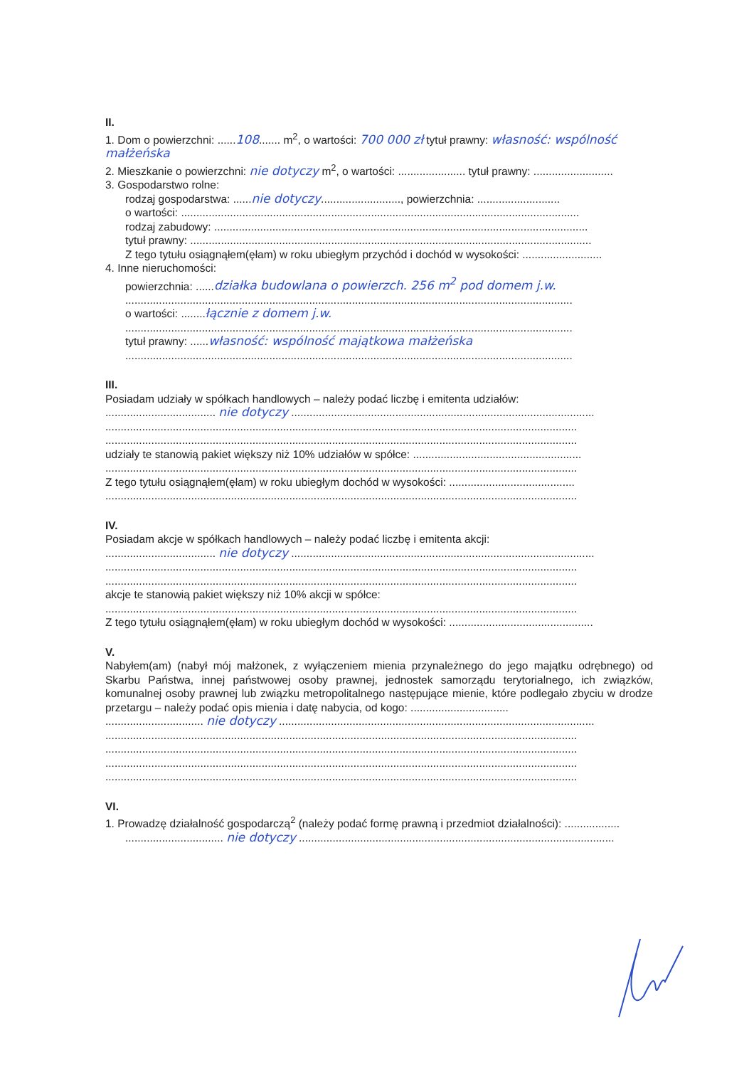II.
1. Dom o powierzchni: ......108....... m<sup>2</sup>, o wartości: 700 000 zł tytuł prawny: własność: wspólność małżeńska
2. Mieszkanie o powierzchni: nie dotyczy m<sup>2</sup>, o wartości: ...................... tytuł prawny: ..........................
3. Gospodarstwo rolne:
rodzaj gospodarstwa: ......nie dotyczy.........................., powierzchnia: ...........................
o wartości: ..................................................................................................................................
rodzaj zabudowy: ..........................................................................................................................
tytuł prawny: ...................................................................................................................................
Z tego tytułu osiągnąłem(ęłam) w roku ubiegłym przychód i dochód w wysokości: ..........................
4. Inne nieruchomości:
powierzchnia: ......działka budowlana o powierzch. 256 m<sup>2</sup> pod domem j.w.
..................................................................................................................................................
o wartości: ........łącznie z domem j.w.
..................................................................................................................................................
tytuł prawny: ......własność: wspólność majątkowa małżeńska
..................................................................................................................................................
III.
Posiadam udziały w spółkach handlowych – należy podać liczbę i emitenta udziałów:
.................................... nie dotyczy ...................................................................................................
..........................................................................................................................................................
..........................................................................................................................................................
udziały te stanowią pakiet większy niż 10% udziałów w spółce: .......................................................
..........................................................................................................................................................
Z tego tytułu osiągnąłem(ęłam) w roku ubiegłym dochód w wysokości: .........................................
..........................................................................................................................................................
IV.
Posiadam akcje w spółkach handlowych – należy podać liczbę i emitenta akcji:
.................................... nie dotyczy ...................................................................................................
..........................................................................................................................................................
..........................................................................................................................................................
akcje te stanowią pakiet większy niż 10% akcji w spółce:
..........................................................................................................................................................
Z tego tytułu osiągnąłem(ęłam) w roku ubiegłym dochód w wysokości: ...............................................
V.
Nabyłem(am) (nabył mój małżonek, z wyłączeniem mienia przynależnego do jego majątku odrębnego) od Skarbu Państwa, innej państwowej osoby prawnej, jednostek samorządu terytorialnego, ich związków, komunalnej osoby prawnej lub związku metropolitalnego następujące mienie, które podlegało zbyciu w drodze przetargu – należy podać opis mienia i datę nabycia, od kogo: ................................
................................ nie dotyczy .......................................................................................................
..........................................................................................................................................................
..........................................................................................................................................................
..........................................................................................................................................................
..........................................................................................................................................................
VI.
1. Prowadzę działalność gospodarczą<sup>2</sup> (należy podać formę prawną i przedmiot działalności): ..................
................................ nie dotyczy .......................................................................................................